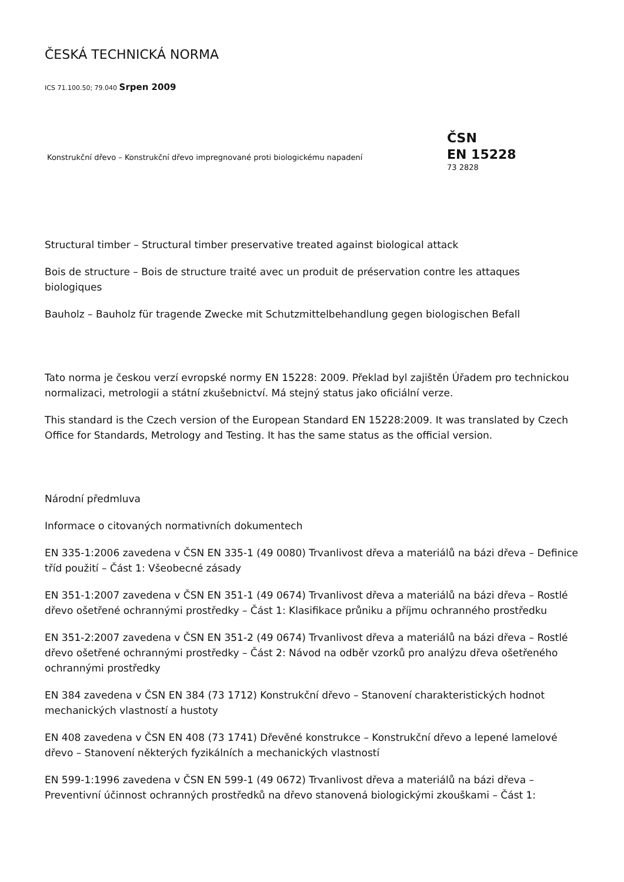ČESKÁ TECHNICKÁ NORMA
ICS 71.100.50; 79.040 Srpen 2009
Konstrukční dřevo – Konstrukční dřevo impregnované proti biologickému napadení
ČSN
EN 15228
73 2828
Structural timber – Structural timber preservative treated against biological attack
Bois de structure – Bois de structure traité avec un produit de préservation contre les attaques biologiques
Bauholz – Bauholz für tragende Zwecke mit Schutzmittelbehandlung gegen biologischen Befall
Tato norma je českou verzí evropské normy EN 15228: 2009. Překlad byl zajištěn Úřadem pro technickou normalizaci, metrologii a státní zkušebnictví. Má stejný status jako oficiální verze.
This standard is the Czech version of the European Standard EN 15228:2009. It was translated by Czech Office for Standards, Metrology and Testing. It has the same status as the official version.
Národní předmluva
Informace o citovaných normativních dokumentech
EN 335-1:2006 zavedena v ČSN EN 335-1 (49 0080) Trvanlivost dřeva a materiálů na bázi dřeva – Definice tříd použití – Část 1: Všeobecné zásady
EN 351-1:2007 zavedena v ČSN EN 351-1 (49 0674) Trvanlivost dřeva a materiálů na bázi dřeva – Rostlé dřevo ošetřené ochrannými prostředky – Část 1: Klasifikace průniku a příjmu ochranného prostředku
EN 351-2:2007 zavedena v ČSN EN 351-2 (49 0674) Trvanlivost dřeva a materiálů na bázi dřeva – Rostlé dřevo ošetřené ochrannými prostředky – Část 2: Návod na odběr vzorků pro analýzu dřeva ošetřeného ochrannými prostředky
EN 384 zavedena v ČSN EN 384 (73 1712) Konstrukční dřevo – Stanovení charakteristických hodnot mechanických vlastností a hustoty
EN 408 zavedena v ČSN EN 408 (73 1741) Dřevěné konstrukce – Konstrukční dřevo a lepené lamelové dřevo – Stanovení některých fyzikálních a mechanických vlastností
EN 599-1:1996 zavedena v ČSN EN 599-1 (49 0672) Trvanlivost dřeva a materiálů na bázi dřeva – Preventivní účinnost ochranných prostředků na dřevo stanovená biologickými zkouškami – Část 1: